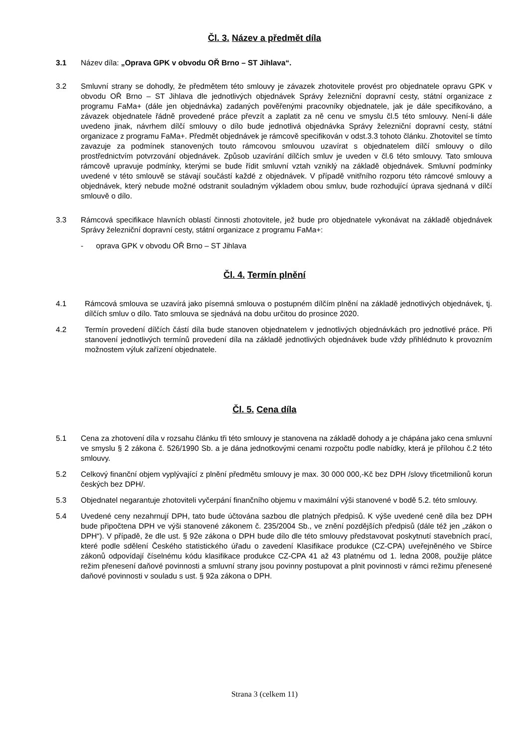Čl. 3. Název a předmět díla
3.1 Název díla: „Oprava GPK v obvodu OŘ Brno – ST Jihlava“.
3.2 Smluvní strany se dohodly, že předmětem této smlouvy je závazek zhotovitele provést pro objednatele opravu GPK v obvodu OŘ Brno – ST Jihlava dle jednotlivých objednávek Správy železniční dopravní cesty, státní organizace z programu FaMa+ (dále jen objednávka) zadaných pověřenými pracovníky objednatele, jak je dále specifikováno, a závazek objednatele řádně provedené práce převzít a zaplatit za ně cenu ve smyslu čl.5 této smlouvy. Není-li dále uvedeno jinak, návrhem dílčí smlouvy o dílo bude jednotlivá objednávka Správy železniční dopravní cesty, státní organizace z programu FaMa+. Předmět objednávek je rámcově specifikován v odst.3.3 tohoto článku. Zhotovitel se tímto zavazuje za podmínek stanovených touto rámcovou smlouvou uzavírat s objednatelem dílčí smlouvy o dílo prostřednictvím potvrzování objednávek. Způsob uzavírání dílčích smluv je uveden v čl.6 této smlouvy. Tato smlouva rámcově upravuje podmínky, kterými se bude řídit smluvní vztah vzniklý na základě objednávek. Smluvní podmínky uvedené v této smlouvě se stávají součástí každé z objednávek. V případě vnitřního rozporu této rámcové smlouvy a objednávek, který nebude možné odstranit souladným výkladem obou smluv, bude rozhodující úprava sjednaná v dílčí smlouvě o dílo.
3.3 Rámcová specifikace hlavních oblastí činnosti zhotovitele, jež bude pro objednatele vykonávat na základě objednávek Správy železniční dopravní cesty, státní organizace z programu FaMa+:
- oprava GPK v obvodu OŘ Brno – ST Jihlava
Čl. 4. Termín plnění
4.1 Rámcová smlouva se uzavírá jako písemná smlouva o postupném dílčím plnění na základě jednotlivých objednávek, tj. dílčích smluv o dílo. Tato smlouva se sjednává na dobu určitou do prosince 2020.
4.2 Termín provedení dílčích částí díla bude stanoven objednatelem v jednotlivých objednávkách pro jednotlivé práce. Při stanovení jednotlivých termínů provedení díla na základě jednotlivých objednávek bude vždy přihlédnuto k provozním možnostem výluk zařízení objednatele.
Čl. 5. Cena díla
5.1 Cena za zhotovení díla v rozsahu článku tři této smlouvy je stanovena na základě dohody a je chápána jako cena smluvní ve smyslu § 2 zákona č. 526/1990 Sb. a je dána jednotkovými cenami rozpočtu podle nabídky, která je přílohou č.2 této smlouvy.
5.2 Celkový finanční objem vyplývající z plnění předmětu smlouvy je max. 30 000 000,-Kč bez DPH /slovy třicetmilionů korun českých bez DPH/.
5.3 Objednatel negarantuje zhotoviteli vyčerpání finančního objemu v maximální výši stanovené v bodě 5.2. této smlouvy.
5.4 Uvedené ceny nezahrnují DPH, tato bude účtována sazbou dle platných předpisů. K výše uvedené ceně díla bez DPH bude připočtena DPH ve výši stanovené zákonem č. 235/2004 Sb., ve znění pozdějších předpisů (dále též jen „zákon o DPH“). V případě, že dle ust. § 92e zákona o DPH bude dílo dle této smlouvy představovat poskytnutí stavebních prací, které podle sdělení Českého statistického úřadu o zavedení Klasifikace produkce (CZ-CPA) uveřejněného ve Sbírce zákonů odpovídají číselnému kódu klasifikace produkce CZ-CPA 41 až 43 platnému od 1. ledna 2008, použije plátce režim přenesení daňové povinnosti a smluvní strany jsou povinny postupovat a plnit povinnosti v rámci režimu přenesené daňové povinnosti v souladu s ust. § 92a zákona o DPH.
Strana 3 (celkem 11)